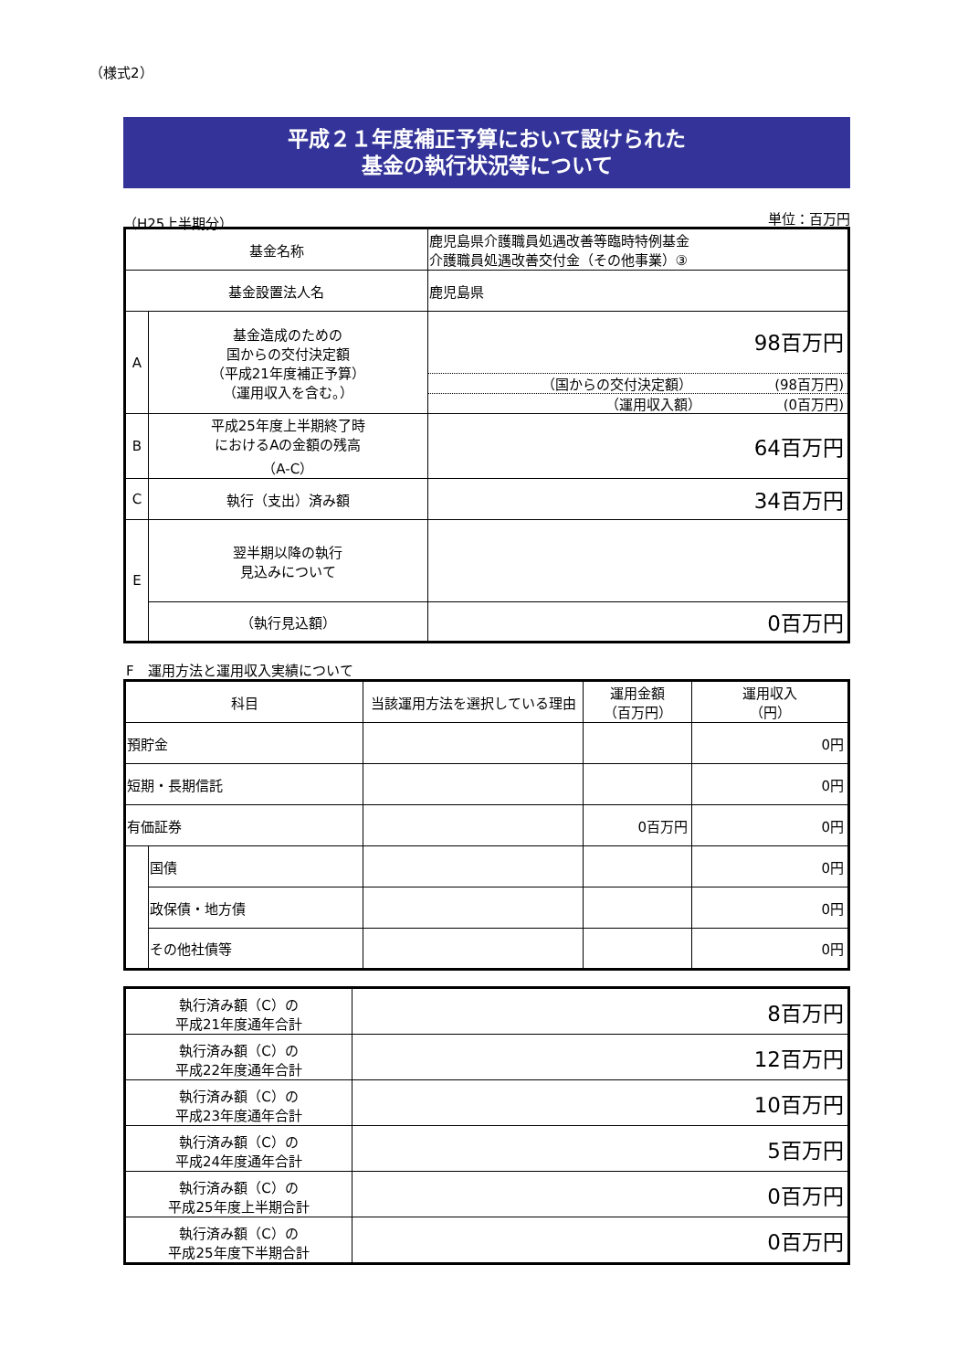（様式2）
平成２１年度補正予算において設けられた
基金の執行状況等について
（H25上半期分） 単位：百万円
| 基金名称 | | 鹿児島県介護職員処遇改善等臨時特例基金 介護職員処遇改善交付金（その他事業）③ |
| 基金設置法人名 | | 鹿児島県 |
| A | 基金造成のための 国からの交付決定額 （平成21年度補正予算） （運用収入を含む。） | 98百万円 （国からの交付決定額） (98百万円) （運用収入額） (0百万円) |
| B | 平成25年度上半期終了時 におけるAの金額の残高 （A-C） | 64百万円 |
| C | 執行（支出）済み額 | 34百万円 |
| E | 翌半期以降の執行 見込みについて | |
| | （執行見込額） | 0百万円 |
F　運用方法と運用収入実績について
| 科目 | | 当該運用方法を選択している理由 | 運用金額 （百万円） | 運用収入 （円） |
| --- | --- | --- | --- | --- |
| 預貯金 | | | | 0円 |
| 短期・長期信託 | | | | 0円 |
| 有価証券 | | | 0百万円 | 0円 |
| | 国債 | | | 0円 |
| | 政保債・地方債 | | | 0円 |
| | その他社債等 | | | 0円 |
| 執行済み額（C）の 平成21年度通年合計 | 8百万円 |
| 執行済み額（C）の 平成22年度通年合計 | 12百万円 |
| 執行済み額（C）の 平成23年度通年合計 | 10百万円 |
| 執行済み額（C）の 平成24年度通年合計 | 5百万円 |
| 執行済み額（C）の 平成25年度上半期合計 | 0百万円 |
| 執行済み額（C）の 平成25年度下半期合計 | 0百万円 |